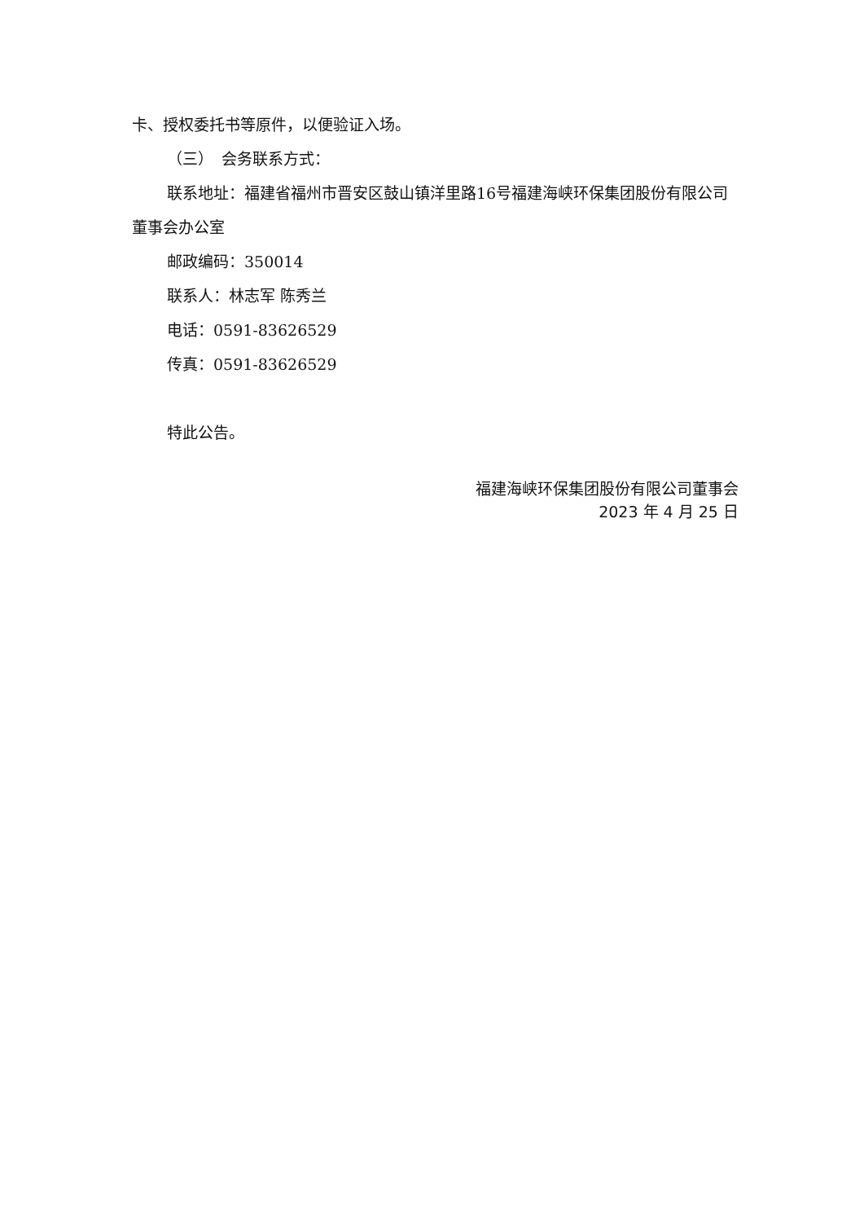卡、授权委托书等原件，以便验证入场。
（三）　会务联系方式：
联系地址：福建省福州市晋安区鼓山镇洋里路16号福建海峡环保集团股份有限公司董事会办公室
邮政编码：350014
联系人：林志军 陈秀兰
电话：0591-83626529
传真：0591-83626529
特此公告。
福建海峡环保集团股份有限公司董事会
2023 年 4 月 25 日